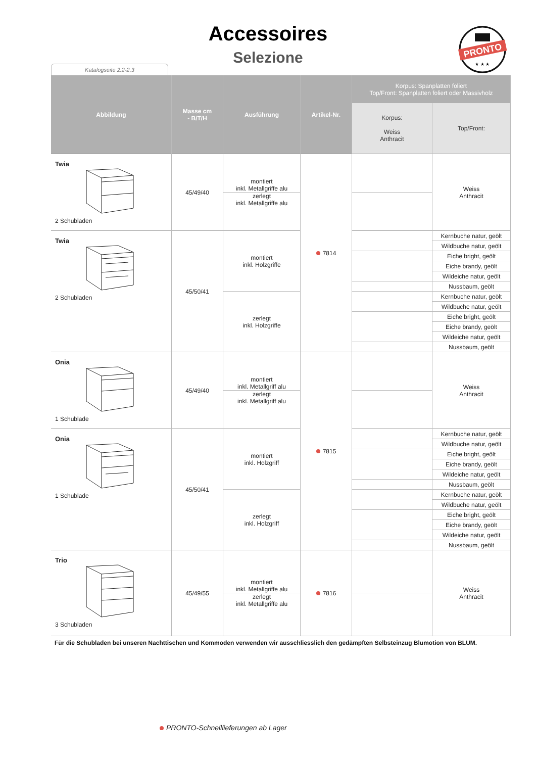Accessoires
Selezione
Katalogseite 2.2-2.3
PRONTO
★ ★ ★
| Abbildung | Masse cm - B/T/H | Ausführung | Artikel-Nr. | Korpus: Spanplatten foliert Top/Front: Spanplatten foliert oder Massivholz | |
| --- | --- | --- | --- | --- | --- |
| | | | | Korpus: Weiss Anthracit | Top/Front: |
| Twia 2 Schubladen | 45/49/40 | montiert inkl. Metallgriffe alu | 7814 | | Weiss Anthracit |
| | | zerlegt inkl. Metallgriffe alu | | | |
| Twia 2 Schubladen | 45/50/41 | montiert inkl. Holzgriffe | | | Kernbuche natur, geölt |
| | | | | | Wildbuche natur, geölt |
| | | | | | Eiche bright, geölt |
| | | | | | Eiche brandy, geölt |
| | | | | | Wildeiche natur, geölt |
| | | | | | Nussbaum, geölt |
| | | zerlegt inkl. Holzgriffe | | | Kernbuche natur, geölt |
| | | | | | Wildbuche natur, geölt |
| | | | | | Eiche bright, geölt |
| | | | | | Eiche brandy, geölt |
| | | | | | Wildeiche natur, geölt |
| | | | | | Nussbaum, geölt |
| Onia 1 Schublade | 45/49/40 | montiert inkl. Metallgriff alu | 7815 | | Weiss Anthracit |
| | | zerlegt inkl. Metallgriff alu | | | |
| Onia 1 Schublade | 45/50/41 | montiert inkl. Holzgriff | | | Kernbuche natur, geölt |
| | | | | | Wildbuche natur, geölt |
| | | | | | Eiche bright, geölt |
| | | | | | Eiche brandy, geölt |
| | | | | | Wildeiche natur, geölt |
| | | | | | Nussbaum, geölt |
| | | zerlegt inkl. Holzgriff | | | Kernbuche natur, geölt |
| | | | | | Wildbuche natur, geölt |
| | | | | | Eiche bright, geölt |
| | | | | | Eiche brandy, geölt |
| | | | | | Wildeiche natur, geölt |
| | | | | | Nussbaum, geölt |
| Trio 3 Schubladen | 45/49/55 | montiert inkl. Metallgriffe alu | 7816 | | Weiss Anthracit |
| | | zerlegt inkl. Metallgriffe alu | | | |
Für die Schubladen bei unseren Nachttischen und Kommoden verwenden wir ausschliesslich den gedämpften Selbsteinzug Blumotion von BLUM.
PRONTO-Schnelllieferungen ab Lager